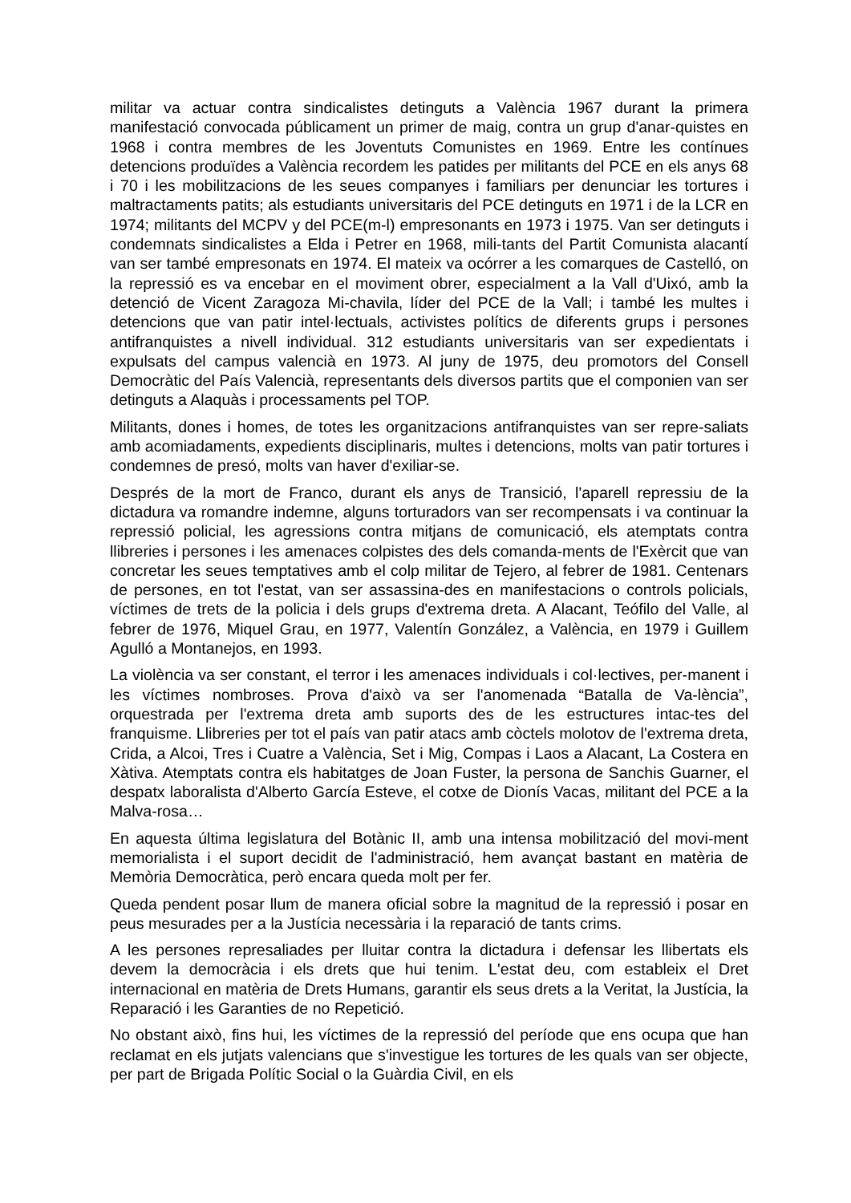militar va actuar contra sindicalistes detinguts a València 1967 durant la primera manifestació convocada públicament un primer de maig, contra un grup d'anar-quistes en 1968 i contra membres de les Joventuts Comunistes en 1969. Entre les contínues detencions produïdes a València recordem les patides per militants del PCE en els anys 68 i 70 i les mobilitzacions de les seues companyes i familiars per denunciar les tortures i maltractaments patits; als estudiants universitaris del PCE detinguts en 1971 i de la LCR en 1974; militants del MCPV y del PCE(m-l) empresonants en 1973 i 1975. Van ser detinguts i condemnats sindicalistes a Elda i Petrer en 1968, mili-tants del Partit Comunista alacantí van ser també empresonats en 1974. El mateix va ocórrer a les comarques de Castelló, on la repressió es va encebar en el moviment obrer, especialment a la Vall d'Uixó, amb la detenció de Vicent Zaragoza Mi-chavila, líder del PCE de la Vall; i també les multes i detencions que van patir intel·lectuals, activistes polítics de diferents grups i persones antifranquistes a nivell individual. 312 estudiants universitaris van ser expedientats i expulsats del campus valencià en 1973. Al juny de 1975, deu promotors del Consell Democràtic del País Valencià, representants dels diversos partits que el componien van ser detinguts a Alaquàs i processaments pel TOP.
Militants, dones i homes, de totes les organitzacions antifranquistes van ser repre-saliats amb acomiadaments, expedients disciplinaris, multes i detencions, molts van patir tortures i condemnes de presó, molts van haver d'exiliar-se.
Després de la mort de Franco, durant els anys de Transició, l'aparell repressiu de la dictadura va romandre indemne, alguns torturadors van ser recompensats i va continuar la repressió policial, les agressions contra mitjans de comunicació, els atemptats contra llibreries i persones i les amenaces colpistes des dels comanda-ments de l'Exèrcit que van concretar les seues temptatives amb el colp militar de Tejero, al febrer de 1981. Centenars de persones, en tot l'estat, van ser assassina-des en manifestacions o controls policials, víctimes de trets de la policia i dels grups d'extrema dreta. A Alacant, Teófilo del Valle, al febrer de 1976, Miquel Grau, en 1977, Valentín González, a València, en 1979 i Guillem Agulló a Montanejos, en 1993.
La violència va ser constant, el terror i les amenaces individuals i col·lectives, per-manent i les víctimes nombroses. Prova d'això va ser l'anomenada “Batalla de Va-lència”, orquestrada per l'extrema dreta amb suports des de les estructures intac-tes del franquisme. Llibreries per tot el país van patir atacs amb còctels molotov de l'extrema dreta, Crida, a Alcoi, Tres i Cuatre a València, Set i Mig, Compas i Laos a Alacant, La Costera en Xàtiva. Atemptats contra els habitatges de Joan Fuster, la persona de Sanchis Guarner, el despatx laboralista d'Alberto García Esteve, el cotxe de Dionís Vacas, militant del PCE a la Malva-rosa…
En aquesta última legislatura del Botànic II, amb una intensa mobilització del movi-ment memorialista i el suport decidit de l'administració, hem avançat bastant en matèria de Memòria Democràtica, però encara queda molt per fer.
Queda pendent posar llum de manera oficial sobre la magnitud de la repressió i posar en peus mesurades per a la Justícia necessària i la reparació de tants crims.
A les persones represaliades per lluitar contra la dictadura i defensar les llibertats els devem la democràcia i els drets que hui tenim. L'estat deu, com estableix el Dret internacional en matèria de Drets Humans, garantir els seus drets a la Veritat, la Justícia, la Reparació i les Garanties de no Repetició.
No obstant això, fins hui, les víctimes de la repressió del període que ens ocupa que han reclamat en els jutjats valencians que s'investigue les tortures de les quals van ser objecte, per part de Brigada Polític Social o la Guàrdia Civil, en els